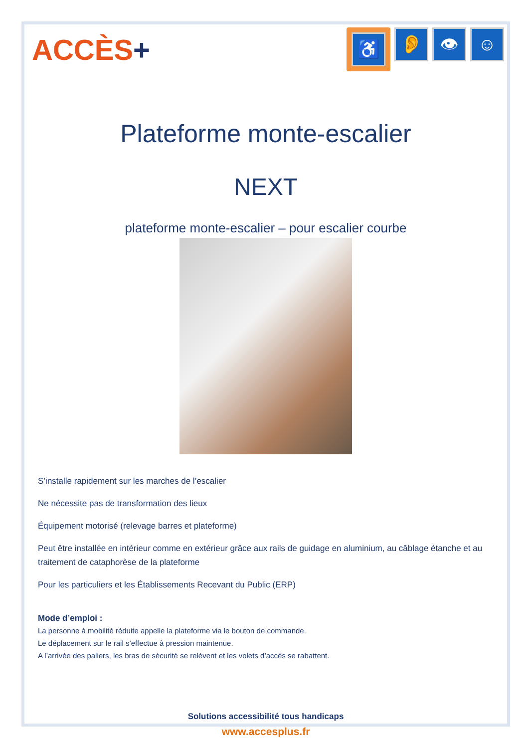ACCÈS+
♿
👂 👁 ☺
Plateforme monte-escalier
NEXT
plateforme monte-escalier – pour escalier courbe
S’installe rapidement sur les marches de l’escalier
Ne nécessite pas de transformation des lieux
Équipement motorisé (relevage barres et plateforme)
Peut être installée en intérieur comme en extérieur grâce aux rails de guidage en aluminium, au câblage étanche et au traitement de cataphorèse de la plateforme
Pour les particuliers et les Établissements Recevant du Public (ERP)
Mode d’emploi :
La personne à mobilité réduite appelle la plateforme via le bouton de commande.
Le déplacement sur le rail s’effectue à pression maintenue.
A l’arrivée des paliers, les bras de sécurité se relèvent et les volets d’accès se rabattent.
Solutions accessibilité tous handicaps
www.accesplus.fr